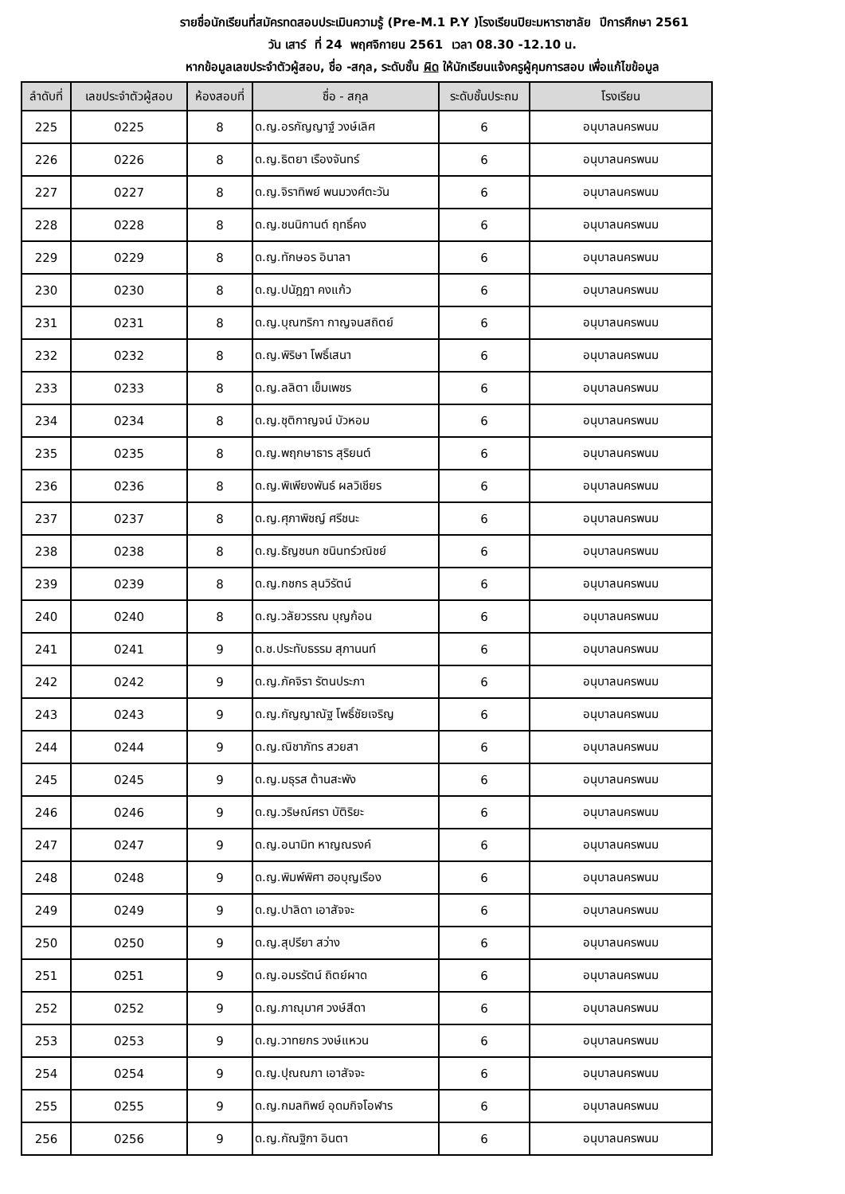รายชื่อนักเรียนที่สมัครทดสอบประเมินความรู้ (Pre-M.1 P.Y )โรงเรียนปิยะมหาราชาลัย ปีการศึกษา 2561
วัน เสาร์ ที่ 24 พฤศจิกายน 2561 เวลา 08.30 -12.10 น.
หากข้อมูลเลขประจำตัวผู้สอบ, ชื่อ -สกุล, ระดับชั้น ผิด ให้นักเรียนแจ้งครูผู้คุมการสอบ เพื่อแก้ไขข้อมูล
| ลำดับที่ | เลขประจำตัวผู้สอบ | ห้องสอบที่ | ชื่อ - สกุล | ระดับชั้นประถม | โรงเรียน |
| --- | --- | --- | --- | --- | --- |
| 225 | 0225 | 8 | ด.ญ.อรกัญญาฐ์ วงษ์เลิศ | 6 | อนุบาลนครพนม |
| 226 | 0226 | 8 | ด.ญ.ธิตยา เรืองจันทร์ | 6 | อนุบาลนครพนม |
| 227 | 0227 | 8 | ด.ญ.จิราทิพย์ พนมวงศ์ตะวัน | 6 | อนุบาลนครพนม |
| 228 | 0228 | 8 | ด.ญ.ชนนิกานต์ ฤทธิ์คง | 6 | อนุบาลนครพนม |
| 229 | 0229 | 8 | ด.ญ.ทักษอร อินาลา | 6 | อนุบาลนครพนม |
| 230 | 0230 | 8 | ด.ญ.ปนัฎฎา คงแก้ว | 6 | อนุบาลนครพนม |
| 231 | 0231 | 8 | ด.ญ.บุณฑริกา กาญจนสถิตย์ | 6 | อนุบาลนครพนม |
| 232 | 0232 | 8 | ด.ญ.พิริษา โพธิ์เสนา | 6 | อนุบาลนครพนม |
| 233 | 0233 | 8 | ด.ญ.ลลิตา เข็มเพชร | 6 | อนุบาลนครพนม |
| 234 | 0234 | 8 | ด.ญ.ชุติกาญจน์ บัวหอม | 6 | อนุบาลนครพนม |
| 235 | 0235 | 8 | ด.ญ.พฤกษาธาร สุริยนต์ | 6 | อนุบาลนครพนม |
| 236 | 0236 | 8 | ด.ญ.พิเพียงพันธ์ ผลวิเชียร | 6 | อนุบาลนครพนม |
| 237 | 0237 | 8 | ด.ญ.ศุภาพิชญ์ ศรีชนะ | 6 | อนุบาลนครพนม |
| 238 | 0238 | 8 | ด.ญ.ธัญชนก ชนินทร์วณิชย์ | 6 | อนุบาลนครพนม |
| 239 | 0239 | 8 | ด.ญ.กชกร ลุนวิรัตน์ | 6 | อนุบาลนครพนม |
| 240 | 0240 | 8 | ด.ญ.วลัยวรรณ บุญก้อน | 6 | อนุบาลนครพนม |
| 241 | 0241 | 9 | ด.ช.ประทับธรรม สุภานนท์ | 6 | อนุบาลนครพนม |
| 242 | 0242 | 9 | ด.ญ.ภัคจิรา รัตนประภา | 6 | อนุบาลนครพนม |
| 243 | 0243 | 9 | ด.ญ.กัญญาณัฐ โพธิ์ชัยเจริญ | 6 | อนุบาลนครพนม |
| 244 | 0244 | 9 | ด.ญ.ณิชาภัทร สวยสา | 6 | อนุบาลนครพนม |
| 245 | 0245 | 9 | ด.ญ.มธุรส ต้านสะพัง | 6 | อนุบาลนครพนม |
| 246 | 0246 | 9 | ด.ญ.วริษณ์ศรา บัติริยะ | 6 | อนุบาลนครพนม |
| 247 | 0247 | 9 | ด.ญ.อนามิท หาญณรงค์ | 6 | อนุบาลนครพนม |
| 248 | 0248 | 9 | ด.ญ.พิมพ์พิศา ฮอบุญเรือง | 6 | อนุบาลนครพนม |
| 249 | 0249 | 9 | ด.ญ.ปาลิดา เอาสัจจะ | 6 | อนุบาลนครพนม |
| 250 | 0250 | 9 | ด.ญ.สุปรียา สว่าง | 6 | อนุบาลนครพนม |
| 251 | 0251 | 9 | ด.ญ.อมรรัตน์ ถิตย์ผาด | 6 | อนุบาลนครพนม |
| 252 | 0252 | 9 | ด.ญ.ภาณุมาศ วงษ์สีดา | 6 | อนุบาลนครพนม |
| 253 | 0253 | 9 | ด.ญ.วาทยกร วงษ์แหวน | 6 | อนุบาลนครพนม |
| 254 | 0254 | 9 | ด.ญ.ปุณณภา เอาสัจจะ | 6 | อนุบาลนครพนม |
| 255 | 0255 | 9 | ด.ญ.กมลทิพย์ อุดมกิจโอฬาร | 6 | อนุบาลนครพนม |
| 256 | 0256 | 9 | ด.ญ.กัณฐิกา อินตา | 6 | อนุบาลนครพนม |